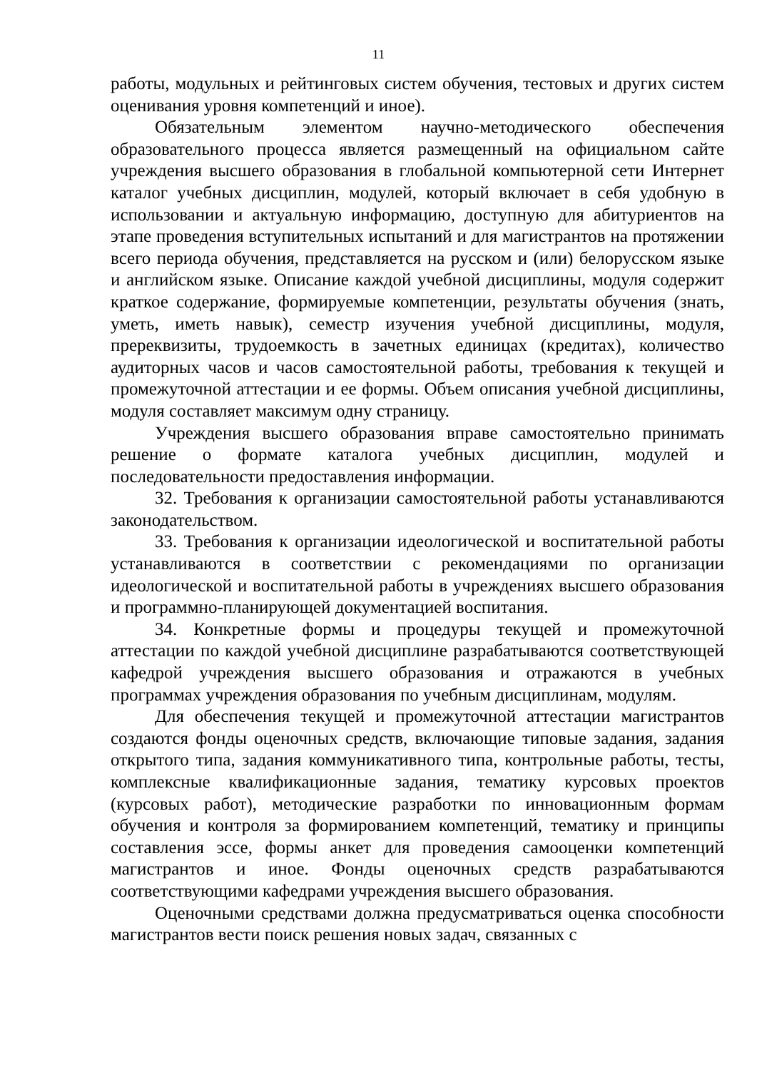11
работы, модульных и рейтинговых систем обучения, тестовых и других систем оценивания уровня компетенций и иное).
Обязательным элементом научно-методического обеспечения образовательного процесса является размещенный на официальном сайте учреждения высшего образования в глобальной компьютерной сети Интернет каталог учебных дисциплин, модулей, который включает в себя удобную в использовании и актуальную информацию, доступную для абитуриентов на этапе проведения вступительных испытаний и для магистрантов на протяжении всего периода обучения, представляется на русском и (или) белорусском языке и английском языке. Описание каждой учебной дисциплины, модуля содержит краткое содержание, формируемые компетенции, результаты обучения (знать, уметь, иметь навык), семестр изучения учебной дисциплины, модуля, пререквизиты, трудоемкость в зачетных единицах (кредитах), количество аудиторных часов и часов самостоятельной работы, требования к текущей и промежуточной аттестации и ее формы. Объем описания учебной дисциплины, модуля составляет максимум одну страницу.
Учреждения высшего образования вправе самостоятельно принимать решение о формате каталога учебных дисциплин, модулей и последовательности предоставления информации.
32. Требования к организации самостоятельной работы устанавливаются законодательством.
33. Требования к организации идеологической и воспитательной работы устанавливаются в соответствии с рекомендациями по организации идеологической и воспитательной работы в учреждениях высшего образования и программно-планирующей документацией воспитания.
34. Конкретные формы и процедуры текущей и промежуточной аттестации по каждой учебной дисциплине разрабатываются соответствующей кафедрой учреждения высшего образования и отражаются в учебных программах учреждения образования по учебным дисциплинам, модулям.
Для обеспечения текущей и промежуточной аттестации магистрантов создаются фонды оценочных средств, включающие типовые задания, задания открытого типа, задания коммуникативного типа, контрольные работы, тесты, комплексные квалификационные задания, тематику курсовых проектов (курсовых работ), методические разработки по инновационным формам обучения и контроля за формированием компетенций, тематику и принципы составления эссе, формы анкет для проведения самооценки компетенций магистрантов и иное. Фонды оценочных средств разрабатываются соответствующими кафедрами учреждения высшего образования.
Оценочными средствами должна предусматриваться оценка способности магистрантов вести поиск решения новых задач, связанных с